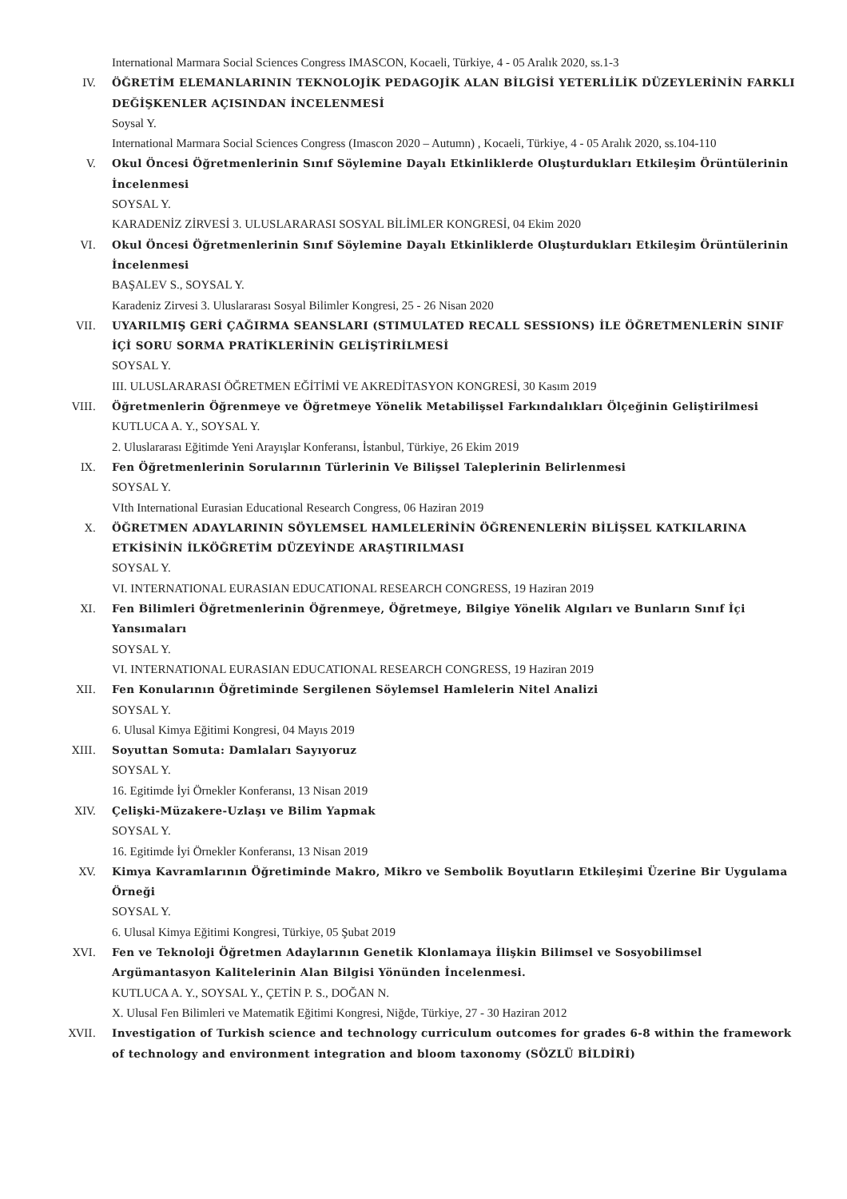International Marmara Social Sciences Congress IMASCON, Kocaeli, Türkiye, 4 - 05 Aralık 2020, ss.1-3
IV. ÖĞRETİM ELEMANLARININ TEKNOLOJİK PEDAGOJİK ALAN BİLGİSİ YETERLİLİK DÜZEYLERİNİN FARKLI DEĞİŞKENLER AÇISINDAN İNCELENMESİ
Soysal Y.
International Marmara Social Sciences Congress (Imascon 2020 – Autumn) , Kocaeli, Türkiye, 4 - 05 Aralık 2020, ss.104-110
V. Okul Öncesi Öğretmenlerinin Sınıf Söylemine Dayalı Etkinliklerde Oluşturdukları Etkileşim Örüntülerinin İncelenmesi
SOYSAL Y.
KARADENİZ ZİRVESİ 3. ULUSLARARASI SOSYAL BİLİMLER KONGRESİ, 04 Ekim 2020
VI. Okul Öncesi Öğretmenlerinin Sınıf Söylemine Dayalı Etkinliklerde Oluşturdukları Etkileşim Örüntülerinin İncelenmesi
BAŞALEV S., SOYSAL Y.
Karadeniz Zirvesi 3. Uluslararası Sosyal Bilimler Kongresi, 25 - 26 Nisan 2020
VII. UYARILMIŞ GERİ ÇAĞIRMA SEANSLARI (STIMULATED RECALL SESSIONS) İLE ÖĞRETMENLERİN SINIF İÇİ SORU SORMA PRATİKLERİNİN GELİŞTİRİLMESİ
SOYSAL Y.
III. ULUSLARARASI ÖĞRETMEN EĞİTİMİ VE AKREDİTASYON KONGRESİ, 30 Kasım 2019
VIII. Öğretmenlerin Öğrenmeye ve Öğretmeye Yönelik Metabilişsel Farkındalıkları Ölçeğinin Geliştirilmesi
KUTLUCA A. Y., SOYSAL Y.
2. Uluslararası Eğitimde Yeni Arayışlar Konferansı, İstanbul, Türkiye, 26 Ekim 2019
IX. Fen Öğretmenlerinin Sorularının Türlerinin Ve Bilişsel Taleplerinin Belirlenmesi
SOYSAL Y.
VIth International Eurasian Educational Research Congress, 06 Haziran 2019
X. ÖĞRETMEN ADAYLARININ SÖYLEMSEL HAMLELERİNİN ÖĞRENENLERİN BİLİŞSEL KATKILARINA ETKİSİNİN İLKÖĞRETİM DÜZEYİNDE ARAŞTIRILMASI
SOYSAL Y.
VI. INTERNATIONAL EURASIAN EDUCATIONAL RESEARCH CONGRESS, 19 Haziran 2019
XI. Fen Bilimleri Öğretmenlerinin Öğrenmeye, Öğretmeye, Bilgiye Yönelik Algıları ve Bunların Sınıf İçi Yansımaları
SOYSAL Y.
VI. INTERNATIONAL EURASIAN EDUCATIONAL RESEARCH CONGRESS, 19 Haziran 2019
XII. Fen Konularının Öğretiminde Sergilenen Söylemsel Hamlelerin Nitel Analizi
SOYSAL Y.
6. Ulusal Kimya Eğitimi Kongresi, 04 Mayıs 2019
XIII. Soyuttan Somuta: Damlaları Sayıyoruz
SOYSAL Y.
16. Egitimde İyi Örnekler Konferansı, 13 Nisan 2019
XIV. Çelişki-Müzakere-Uzlaşı ve Bilim Yapmak
SOYSAL Y.
16. Egitimde İyi Örnekler Konferansı, 13 Nisan 2019
XV. Kimya Kavramlarının Öğretiminde Makro, Mikro ve Sembolik Boyutların Etkileşimi Üzerine Bir Uygulama Örneği
SOYSAL Y.
6. Ulusal Kimya Eğitimi Kongresi, Türkiye, 05 Şubat 2019
XVI. Fen ve Teknoloji Öğretmen Adaylarının Genetik Klonlamaya İlişkin Bilimsel ve Sosyobilimsel Argümantasyon Kalitelerinin Alan Bilgisi Yönünden İncelenmesi.
KUTLUCA A. Y., SOYSAL Y., ÇETİN P. S., DOĞAN N.
X. Ulusal Fen Bilimleri ve Matematik Eğitimi Kongresi, Niğde, Türkiye, 27 - 30 Haziran 2012
XVII. Investigation of Turkish science and technology curriculum outcomes for grades 6-8 within the framework of technology and environment integration and bloom taxonomy (SÖZLÜ BİLDİRİ)